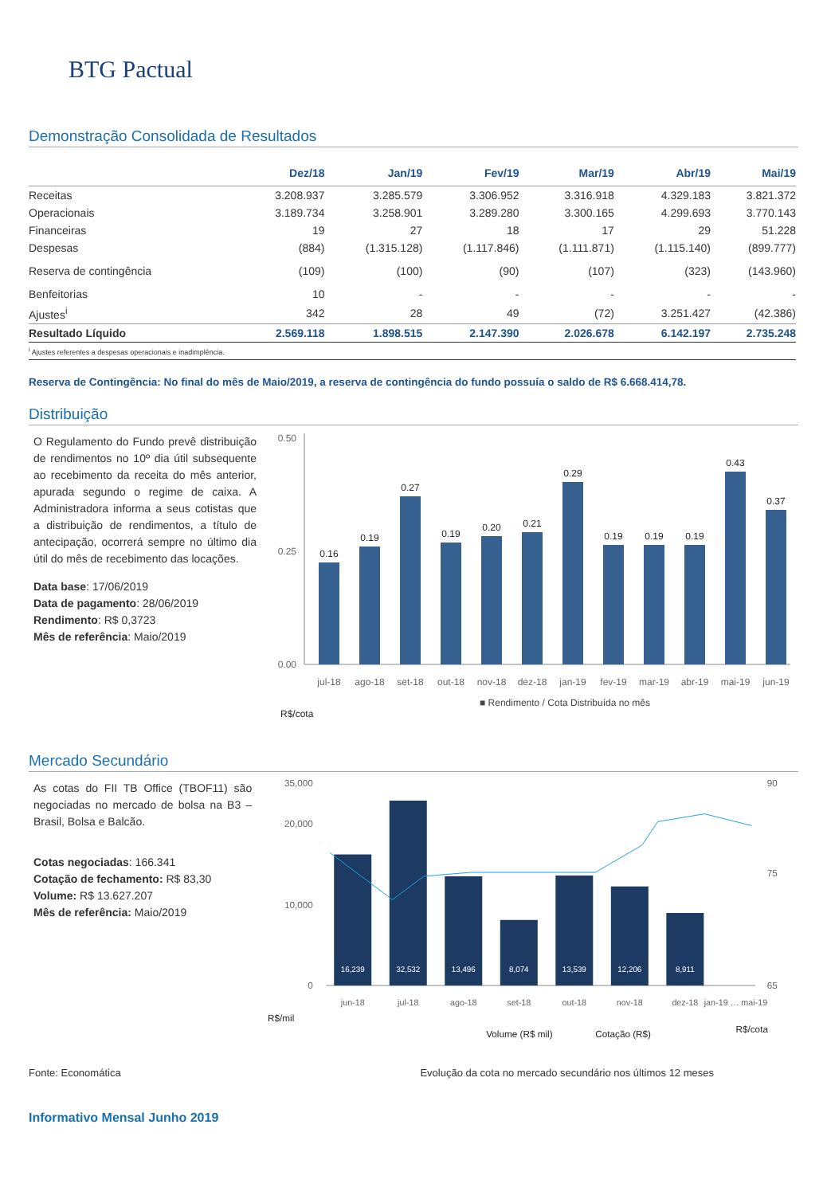BTG Pactual
Demonstração Consolidada de Resultados
| | Dez/18 | Jan/19 | Fev/19 | Mar/19 | Abr/19 | Mai/19 |
| --- | --- | --- | --- | --- | --- | --- |
| Receitas | 3.208.937 | 3.285.579 | 3.306.952 | 3.316.918 | 4.329.183 | 3.821.372 |
| Operacionais | 3.189.734 | 3.258.901 | 3.289.280 | 3.300.165 | 4.299.693 | 3.770.143 |
| Financeiras | 19 | 27 | 18 | 17 | 29 | 51.228 |
| Despesas | (884) | (1.315.128) | (1.117.846) | (1.111.871) | (1.115.140) | (899.777) |
| Reserva de contingência | (109) | (100) | (90) | (107) | (323) | (143.960) |
| Benfeitorias | 10 | - | - | - | - | - |
| Ajustes<sup>i</sup> | 342 | 28 | 49 | (72) | 3.251.427 | (42.386) |
| Resultado Líquido | 2.569.118 | 1.898.515 | 2.147.390 | 2.026.678 | 6.142.197 | 2.735.248 |
<sup>i</sup> Ajustes referentes a despesas operacionais e inadimplência.
Reserva de Contingência: No final do mês de Maio/2019, a reserva de contingência do fundo possuía o saldo de R$ 6.668.414,78.
Distribuição
O Regulamento do Fundo prevê distribuição de rendimentos no 10º dia útil subsequente ao recebimento da receita do mês anterior, apurada segundo o regime de caixa. A Administradora informa a seus cotistas que a distribuição de rendimentos, a título de antecipação, ocorrerá sempre no último dia útil do mês de recebimento das locações.
Data base: 17/06/2019
Data de pagamento: 28/06/2019
Rendimento: R$ 0,3723
Mês de referência: Maio/2019
0.00
0.25
0.50
0.16
0.19
0.27
0.19
0.20
0.21
0.29
0.19
0.19
0.19
0.43
0.37
jul-18
ago-18
set-18
out-18
nov-18
dez-18
jan-19
fev-19
mar-19
abr-19
mai-19
jun-19
■ Rendimento / Cota Distribuída no mês
R$/cota
Mercado Secundário
As cotas do FII TB Office (TBOF11) são negociadas no mercado de bolsa na B3 – Brasil, Bolsa e Balcão.
Cotas negociadas: 166.341
Cotação de fechamento: R$ 83,30
Volume: R$ 13.627.207
Mês de referência: Maio/2019
0
10,000
20,000
35,000
65
75
90
16,239
32,532
13,496
8,074
13,539
12,206
8,911
jun-18
jul-18
ago-18
set-18
out-18
nov-18
dez-18
jan-19 … mai-19
R$/mil
Volume (R$ mil)
Cotação (R$)
R$/cota
Fonte: Economática Evolução da cota no mercado secundário nos últimos 12 meses
Informativo Mensal Junho 2019